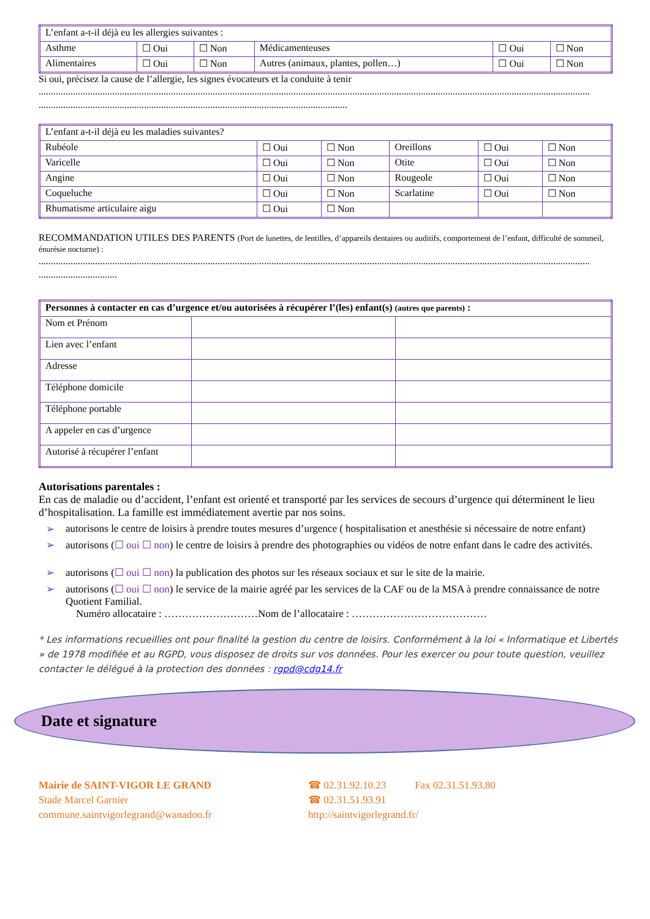| L’enfant a-t-il déjà eu les allergies suivantes : | | | | | |
| Asthme | ☐ Oui | ☐ Non | Médicamenteuses | ☐ Oui | ☐ Non |
| Alimentaires | ☐ Oui | ☐ Non | Autres (animaux, plantes, pollen…) | ☐ Oui | ☐ Non |
Si oui, précisez la cause de l’allergie, les signes évocateurs et la conduite à tenir
.................................................................................................................................................................................................................................
..............................................................................................................................
| L’enfant a-t-il déjà eu les maladies suivantes? | | | | | |
| Rubéole | ☐ Oui | ☐ Non | Oreillons | ☐ Oui | ☐ Non |
| Varicelle | ☐ Oui | ☐ Non | Otite | ☐ Oui | ☐ Non |
| Angine | ☐ Oui | ☐ Non | Rougeole | ☐ Oui | ☐ Non |
| Coqueluche | ☐ Oui | ☐ Non | Scarlatine | ☐ Oui | ☐ Non |
| Rhumatisme articulaire aigu | ☐ Oui | ☐ Non | | | |
RECOMMANDATION UTILES DES PARENTS (Port de lunettes, de lentilles, d’appareils dentaires ou auditifs, comportement de l’enfant, difficulté de sommeil, énurésie nocturne) :
.................................................................................................................................................................................................................................
................................
| Personnes à contacter en cas d’urgence et/ou autorisées à récupérer l’(les) enfant(s) (autres que parents) : | | |
| Nom et Prénom | | |
| Lien avec l’enfant | | |
| Adresse | | |
| Téléphone domicile | | |
| Téléphone portable | | |
| A appeler en cas d’urgence | | |
| Autorisé à récupérer l’enfant | | |
Autorisations parentales :
En cas de maladie ou d’accident, l’enfant est orienté et transporté par les services de secours d’urgence qui déterminent le lieu d’hospitalisation. La famille est immédiatement avertie par nos soins.
➢ autorisons le centre de loisirs à prendre toutes mesures d’urgence ( hospitalisation et anesthésie si nécessaire de notre enfant)
➢ autorisons (☐ oui ☐ non) le centre de loisirs à prendre des photographies ou vidéos de notre enfant dans le cadre des activités.
➢ autorisons (☐ oui ☐ non) la publication des photos sur les réseaux sociaux et sur le site de la mairie.
➢ autorisons (☐ oui ☐ non) le service de la mairie agréé par les services de la CAF ou de la MSA à prendre connaissance de notre Quotient Familial.
Numéro allocataire : ………………………Nom de l’allocataire : …………………………………
* Les informations recueillies ont pour finalité la gestion du centre de loisirs. Conformément à la loi « Informatique et Libertés » de 1978 modifiée et au RGPD, vous disposez de droits sur vos données. Pour les exercer ou pour toute question, veuillez contacter le délégué à la protection des données : rgpd@cdg14.fr
Date et signature
Mairie de SAINT-VIGOR LE GRAND
Stade Marcel Garnier
commune.saintvigorlegrand@wanadoo.fr
☎ 02.31.92.10.23 Fax 02.31.51.93.80
☎ 02.31.51.93.91
http://saintvigorlegrand.fr/